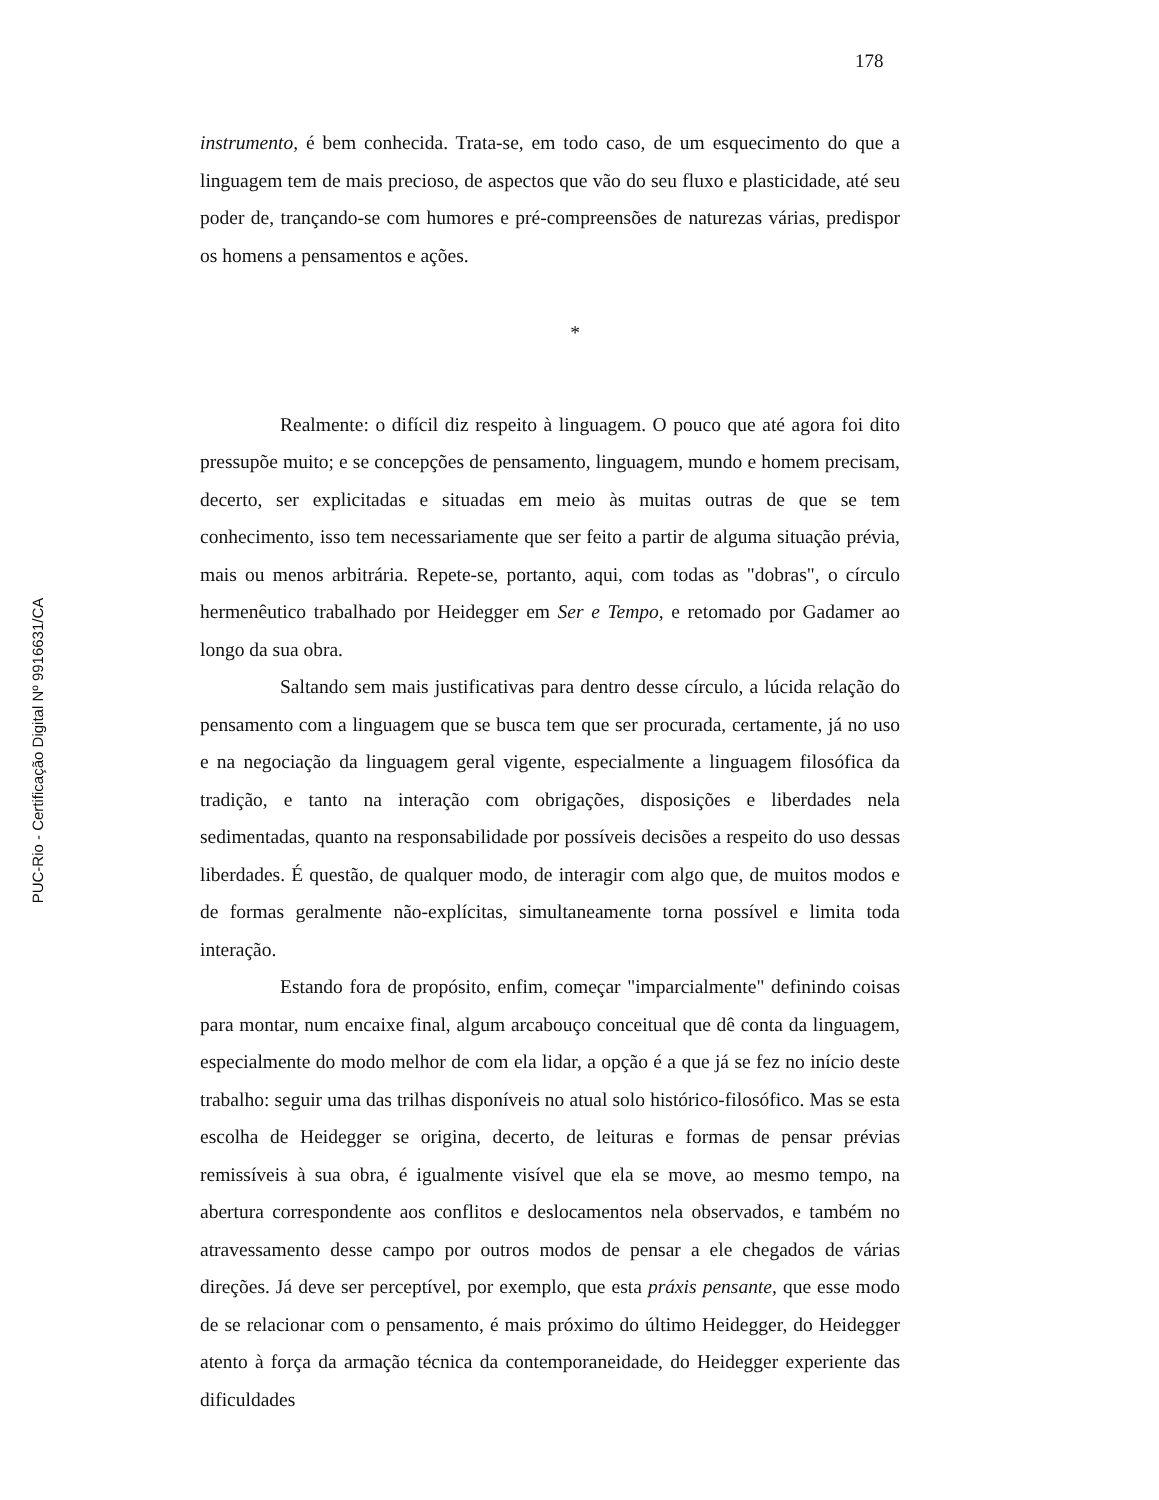PUC-Rio - Certificação Digital Nº 9916631/CA
178
instrumento, é bem conhecida. Trata-se, em todo caso, de um esquecimento do que a linguagem tem de mais precioso, de aspectos que vão do seu fluxo e plasticidade, até seu poder de, trançando-se com humores e pré-compreensões de naturezas várias, predispor os homens a pensamentos e ações.
*
Realmente: o difícil diz respeito à linguagem. O pouco que até agora foi dito pressupõe muito; e se concepções de pensamento, linguagem, mundo e homem precisam, decerto, ser explicitadas e situadas em meio às muitas outras de que se tem conhecimento, isso tem necessariamente que ser feito a partir de alguma situação prévia, mais ou menos arbitrária. Repete-se, portanto, aqui, com todas as "dobras", o círculo hermenêutico trabalhado por Heidegger em Ser e Tempo, e retomado por Gadamer ao longo da sua obra.
Saltando sem mais justificativas para dentro desse círculo, a lúcida relação do pensamento com a linguagem que se busca tem que ser procurada, certamente, já no uso e na negociação da linguagem geral vigente, especialmente a linguagem filosófica da tradição, e tanto na interação com obrigações, disposições e liberdades nela sedimentadas, quanto na responsabilidade por possíveis decisões a respeito do uso dessas liberdades. É questão, de qualquer modo, de interagir com algo que, de muitos modos e de formas geralmente não-explícitas, simultaneamente torna possível e limita toda interação.
Estando fora de propósito, enfim, começar "imparcialmente" definindo coisas para montar, num encaixe final, algum arcabouço conceitual que dê conta da linguagem, especialmente do modo melhor de com ela lidar, a opção é a que já se fez no início deste trabalho: seguir uma das trilhas disponíveis no atual solo histórico-filosófico. Mas se esta escolha de Heidegger se origina, decerto, de leituras e formas de pensar prévias remissíveis à sua obra, é igualmente visível que ela se move, ao mesmo tempo, na abertura correspondente aos conflitos e deslocamentos nela observados, e também no atravessamento desse campo por outros modos de pensar a ele chegados de várias direções. Já deve ser perceptível, por exemplo, que esta práxis pensante, que esse modo de se relacionar com o pensamento, é mais próximo do último Heidegger, do Heidegger atento à força da armação técnica da contemporaneidade, do Heidegger experiente das dificuldades